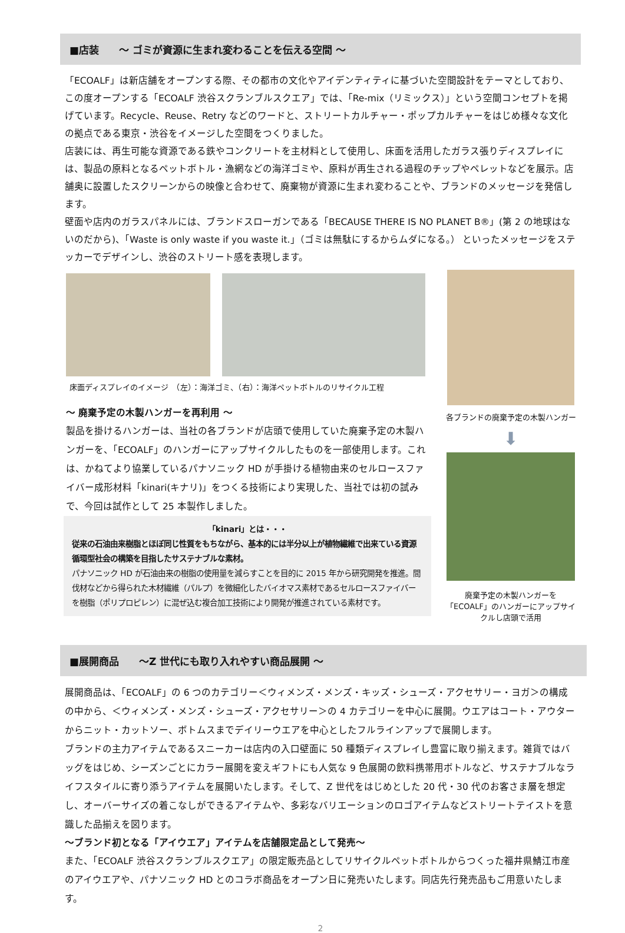■店装　　～ ゴミが資源に生まれ変わることを伝える空間 ～
「ECOALF」は新店舗をオープンする際、その都市の文化やアイデンティティに基づいた空間設計をテーマとしており、この度オープンする「ECOALF 渋谷スクランブルスクエア」では、「Re-mix（リミックス）」という空間コンセプトを掲げています。Recycle、Reuse、Retry などのワードと、ストリートカルチャー・ポップカルチャーをはじめ様々な文化の拠点である東京・渋谷をイメージした空間をつくりました。
店装には、再生可能な資源である鉄やコンクリートを主材料として使用し、床面を活用したガラス張りディスプレイには、製品の原料となるペットボトル・漁網などの海洋ゴミや、原料が再生される過程のチップやペレットなどを展示。店舗奥に設置したスクリーンからの映像と合わせて、廃棄物が資源に生まれ変わることや、ブランドのメッセージを発信します。
壁面や店内のガラスパネルには、ブランドスローガンである「BECAUSE THERE IS NO PLANET B®」(第 2 の地球はないのだから)、「Waste is only waste if you waste it.」（ゴミは無駄にするからムダになる。） といったメッセージをステッカーでデザインし、渋谷のストリート感を表現します。
床面ディスプレイのイメージ　（左）：海洋ゴミ、（右）：海洋ペットボトルのリサイクル工程
～ 廃棄予定の木製ハンガーを再利用 ～
製品を掛けるハンガーは、当社の各ブランドが店頭で使用していた廃棄予定の木製ハンガーを、「ECOALF」のハンガーにアップサイクルしたものを一部使用します。これは、かねてより協業しているパナソニック HD が手掛ける植物由来のセルロースファイバー成形材料「kinari(キナリ)」をつくる技術により実現した、当社では初の試みで、今回は試作として 25 本製作しました。
「kinari」とは・・・
従来の石油由来樹脂とほぼ同じ性質をもちながら、基本的には半分以上が植物繊維で出来ている資源循環型社会の構築を目指したサステナブルな素材。
パナソニック HD が石油由来の樹脂の使用量を減らすことを目的に 2015 年から研究開発を推進。間伐材などから得られた木材繊維（パルプ）を微細化したバイオマス素材であるセルロースファイバーを樹脂（ポリプロピレン）に混ぜ込む複合加工技術により開発が推進されている素材です。
各ブランドの廃棄予定の木製ハンガー
⬇
廃棄予定の木製ハンガーを「ECOALF」のハンガーにアップサイクルし店頭で活用
■展開商品　　～Z 世代にも取り入れやすい商品展開 ～
展開商品は、「ECOALF」の 6 つのカテゴリー＜ウィメンズ・メンズ・キッズ・シューズ・アクセサリー・ヨガ＞の構成の中から、＜ウィメンズ・メンズ・シューズ・アクセサリー＞の 4 カテゴリーを中心に展開。ウエアはコート・アウターからニット・カットソー、ボトムスまでデイリーウエアを中心としたフルラインアップで展開します。
ブランドの主力アイテムであるスニーカーは店内の入口壁面に 50 種類ディスプレイし豊富に取り揃えます。雑貨ではバッグをはじめ、シーズンごとにカラー展開を変えギフトにも人気な 9 色展開の飲料携帯用ボトルなど、サステナブルなライフスタイルに寄り添うアイテムを展開いたします。そして、Z 世代をはじめとした 20 代・30 代のお客さま層を想定し、オーバーサイズの着こなしができるアイテムや、多彩なバリエーションのロゴアイテムなどストリートテイストを意識した品揃えを図ります。
～ブランド初となる「アイウエア」アイテムを店舗限定品として発売～
また、「ECOALF 渋谷スクランブルスクエア」の限定販売品としてリサイクルペットボトルからつくった福井県鯖江市産のアイウエアや、パナソニック HD とのコラボ商品をオープン日に発売いたします。同店先行発売品もご用意いたします。
2